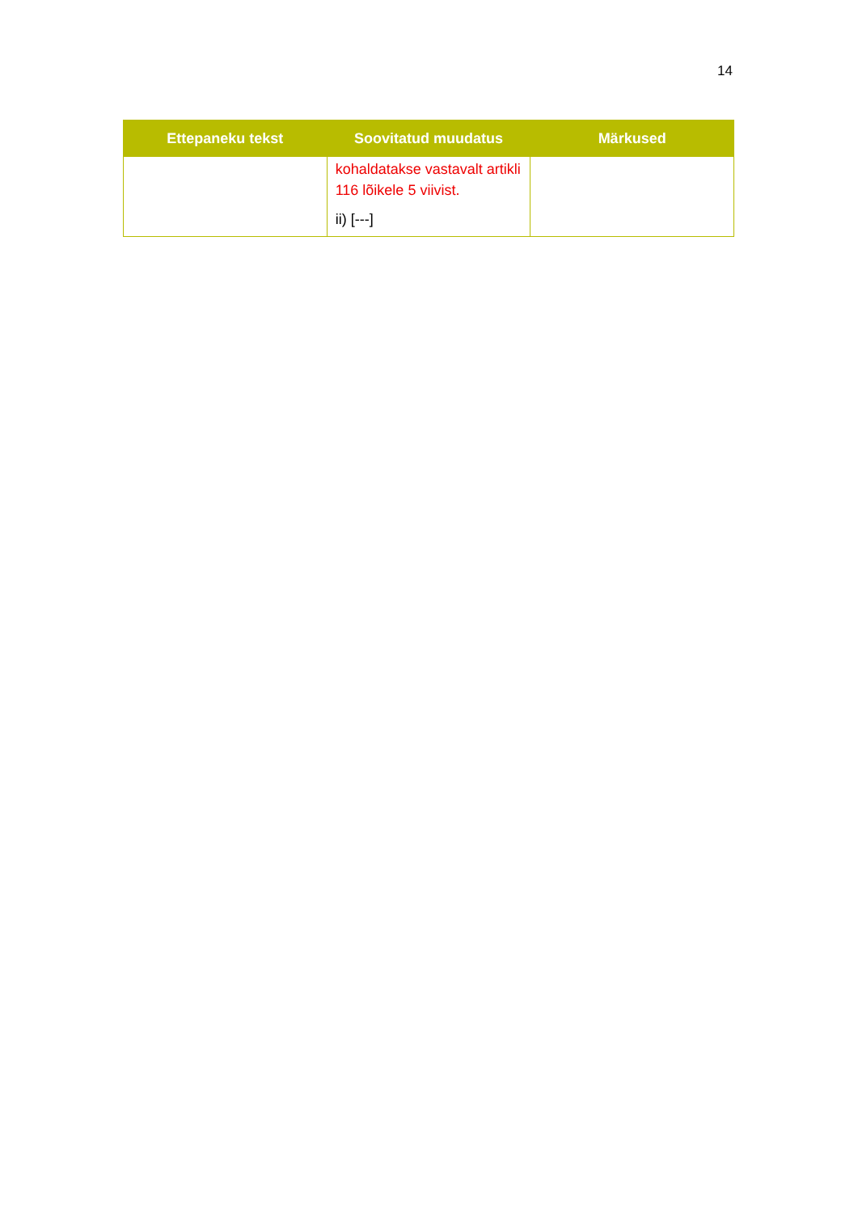14
| Ettepaneku tekst | Soovitatud muudatus | Märkused |
| --- | --- | --- |
| | kohaldatakse vastavalt artikli 116 lõikele 5 viivist. ii) [---] | |